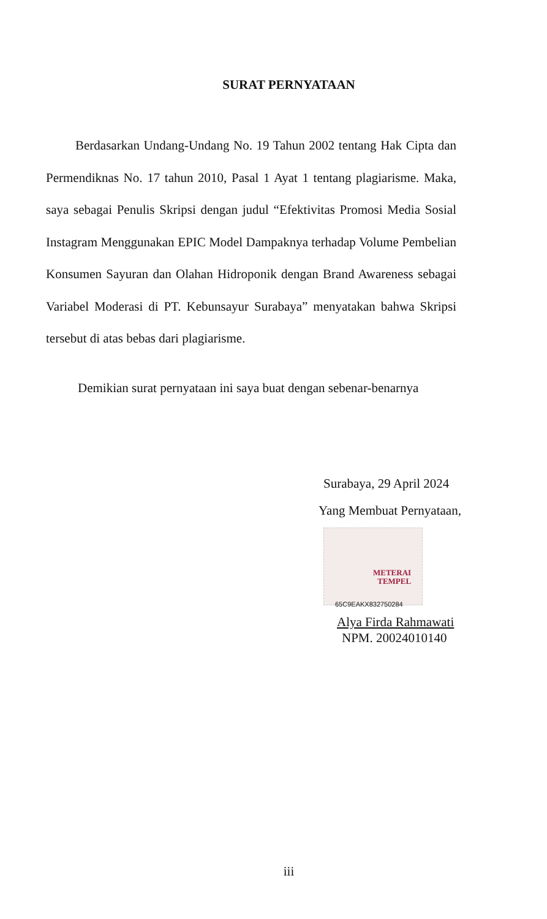SURAT PERNYATAAN
Berdasarkan Undang-Undang No. 19 Tahun 2002 tentang Hak Cipta dan Permendiknas No. 17 tahun 2010, Pasal 1 Ayat 1 tentang plagiarisme. Maka, saya sebagai Penulis Skripsi dengan judul “Efektivitas Promosi Media Sosial Instagram Menggunakan EPIC Model Dampaknya terhadap Volume Pembelian Konsumen Sayuran dan Olahan Hidroponik dengan Brand Awareness sebagai Variabel Moderasi di PT. Kebunsayur Surabaya” menyatakan bahwa Skripsi tersebut di atas bebas dari plagiarisme.
Demikian surat pernyataan ini saya buat dengan sebenar-benarnya
Surabaya, 29 April 2024
Yang Membuat Pernyataan,
METERAI
TEMPEL
65C9EAKX832750284
Alya Firda Rahmawati
NPM. 20024010140
iii